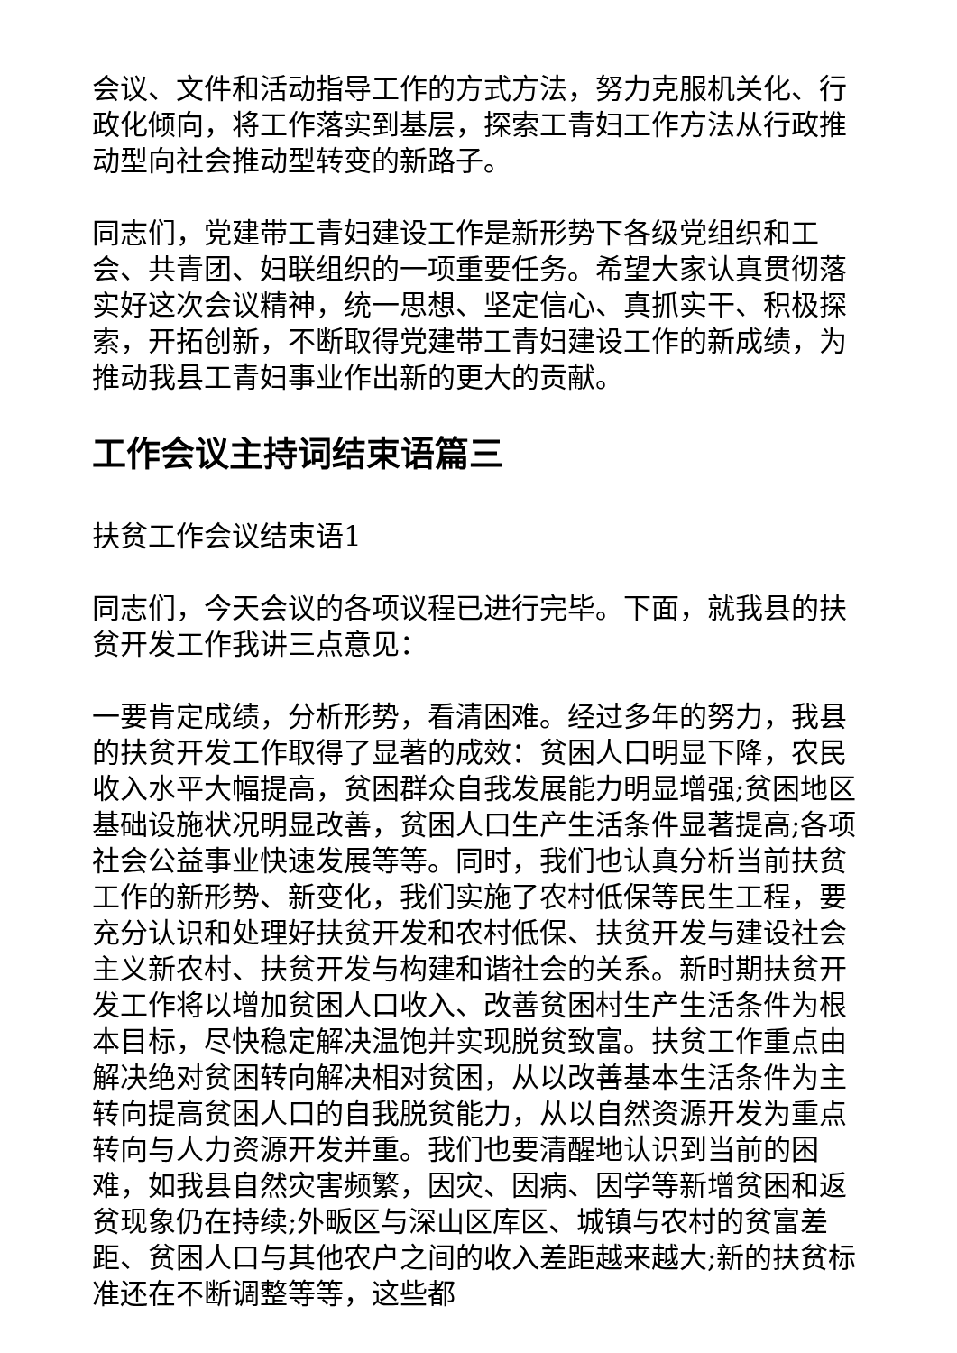会议、文件和活动指导工作的方式方法，努力克服机关化、行政化倾向，将工作落实到基层，探索工青妇工作方法从行政推动型向社会推动型转变的新路子。
同志们，党建带工青妇建设工作是新形势下各级党组织和工会、共青团、妇联组织的一项重要任务。希望大家认真贯彻落实好这次会议精神，统一思想、坚定信心、真抓实干、积极探索，开拓创新，不断取得党建带工青妇建设工作的新成绩，为推动我县工青妇事业作出新的更大的贡献。
工作会议主持词结束语篇三
扶贫工作会议结束语1
同志们，今天会议的各项议程已进行完毕。下面，就我县的扶贫开发工作我讲三点意见：
一要肯定成绩，分析形势，看清困难。经过多年的努力，我县的扶贫开发工作取得了显著的成效：贫困人口明显下降，农民收入水平大幅提高，贫困群众自我发展能力明显增强;贫困地区基础设施状况明显改善，贫困人口生产生活条件显著提高;各项社会公益事业快速发展等等。同时，我们也认真分析当前扶贫工作的新形势、新变化，我们实施了农村低保等民生工程，要充分认识和处理好扶贫开发和农村低保、扶贫开发与建设社会主义新农村、扶贫开发与构建和谐社会的关系。新时期扶贫开发工作将以增加贫困人口收入、改善贫困村生产生活条件为根本目标，尽快稳定解决温饱并实现脱贫致富。扶贫工作重点由解决绝对贫困转向解决相对贫困，从以改善基本生活条件为主转向提高贫困人口的自我脱贫能力，从以自然资源开发为重点转向与人力资源开发并重。我们也要清醒地认识到当前的困难，如我县自然灾害频繁，因灾、因病、因学等新增贫困和返贫现象仍在持续;外畈区与深山区库区、城镇与农村的贫富差距、贫困人口与其他农户之间的收入差距越来越大;新的扶贫标准还在不断调整等等，这些都